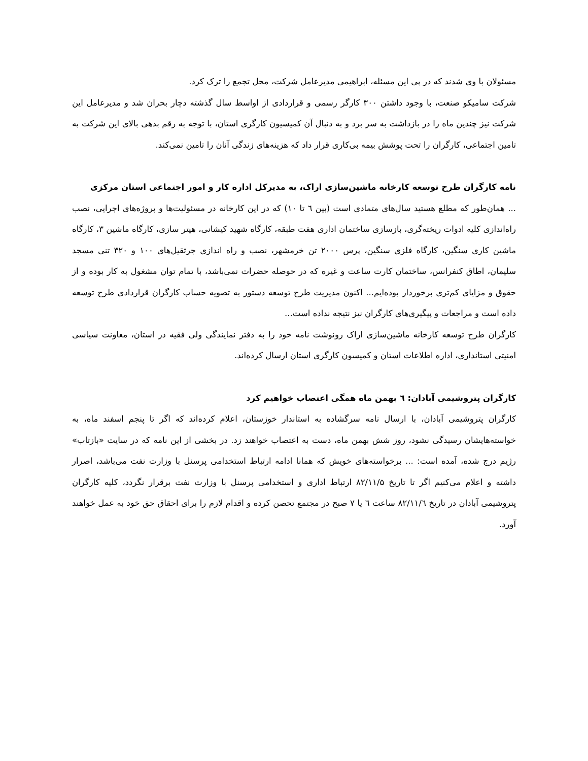مسئولان با وی شدند که در پی این مسئله، ابراهیمی مدیرعامل شرکت، محل تجمع را ترک کرد.
شرکت سامیکو صنعت، با وجود داشتن ۳۰۰ کارگر رسمی و قراردادی از اواسط سال گذشته دچار بحران شد و مدیرعامل این شرکت نیز چندین ماه را در بازداشت به سر برد و به دنبال آن کمیسیون کارگری استان، با توجه به رقم بدهی بالای این شرکت به تامین اجتماعی، کارگران را تحت پوشش بیمه بی‌کاری قرار داد که هزینه‌های زندگی آنان را تامین نمی‌کند.
نامه کارگران طرح توسعه کارخانه ماشین‌سازی اراک، به مدیرکل اداره کار و امور اجتماعی استان مرکزی
... همان‌طور که مطلع هستید سال‌های متمادی است (بین ٦ تا ١٠) که در این کارخانه در مسئولیت‌ها و پروژه‌های اجرایی، نصب راه‌اندازی کلیه ادوات ریخته‌گری، بازسازی ساختمان اداری هفت طبقه، کارگاه شهید کیشانی، هیتر سازی، کارگاه ماشین ۳، کارگاه ماشین کاری سنگین، کارگاه فلزی سنگین، پرس ۲۰۰۰ تن خرمشهر، نصب و راه اندازی جرثقیل‌های ۱۰۰ و ۳۲۰ تنی مسجد سلیمان، اطاق کنفرانس، ساختمان کارت ساعت و غیره که در حوصله حضرات نمی‌باشد، با تمام توان مشغول به کار بوده و از حقوق و مزایای کم‌تری برخوردار بوده‌ایم... اکنون مدیریت طرح توسعه دستور به تصویه حساب کارگران قراردادی طرح توسعه داده است و مراجعات و پیگیری‌های کارگران نیز نتیجه نداده است...
کارگران طرح توسعه کارخانه ماشین‌سازی اراک رونوشت نامه خود را به دفتر نمایندگی ولی فقیه در استان، معاونت سیاسی امنیتی استانداری، اداره اطلاعات استان و کمیسون کارگری استان ارسال کرده‌اند.
کارگران پتروشیمی آبادان: ٦ بهمن ماه همگی اعتصاب خواهیم کرد
کارگران پتروشیمی آبادان، با ارسال نامه سرگشاده به استاندار خوزستان، اعلام کرده‌اند که اگر تا پنجم اسفند ماه، به خواسته‌هایشان رسیدگی نشود، روز شش بهمن ماه، دست به اعتصاب خواهند زد. در بخشی از این نامه که در سایت «بازتاب» رژیم درج شده، آمده است: ... برخواسته‌های خویش که همانا ادامه ارتباط استخدامی پرسنل با وزارت نفت می‌باشد، اصرار داشته و اعلام می‌کنیم اگر تا تاریخ ۸۲/۱۱/۵ ارتباط اداری و استخدامی پرسنل با وزارت نفت برقرار نگردد، کلیه کارگران پتروشیمی آبادان در تاریخ ۸۲/۱۱/٦ ساعت ٦ یا ۷ صبح در مجتمع تحصن کرده و اقدام لازم را برای احقاق حق خود به عمل خواهند آورد.